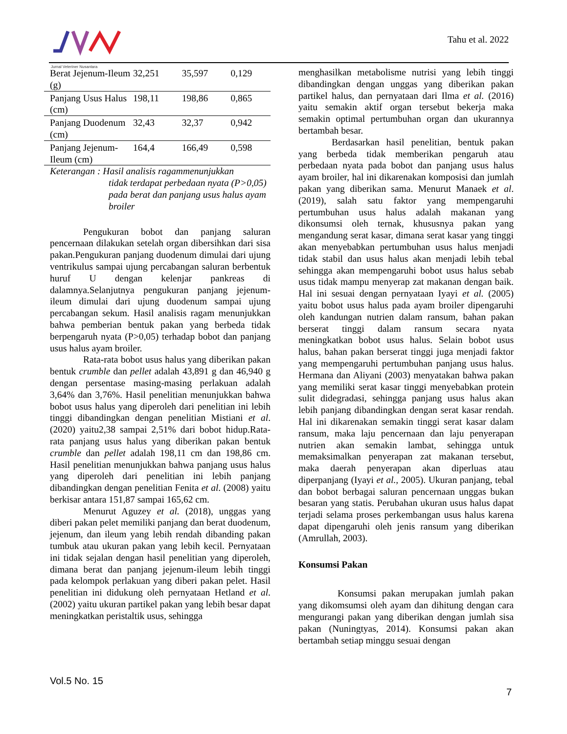Jurnal Veteriner Nusantara Tahu et al. 2022
| Berat Jejenum-Ileum (g) | 32,251 | 35,597 | 0,129 |
| Panjang Usus Halus (cm) | 198,11 | 198,86 | 0,865 |
| Panjang Duodenum (cm) | 32,43 | 32,37 | 0,942 |
| Panjang Jejenum-Ileum (cm) | 164,4 | 166,49 | 0,598 |
Keterangan : Hasil analisis ragammenunjukkan
tidak terdapat perbedaan nyata (P>0,05) pada berat dan panjang usus halus ayam broiler
Pengukuran bobot dan panjang saluran pencernaan dilakukan setelah organ dibersihkan dari sisa pakan.Pengukuran panjang duodenum dimulai dari ujung ventrikulus sampai ujung percabangan saluran berbentuk huruf U dengan kelenjar pankreas di dalamnya.Selanjutnya pengukuran panjang jejenum-ileum dimulai dari ujung duodenum sampai ujung percabangan sekum. Hasil analisis ragam menunjukkan bahwa pemberian bentuk pakan yang berbeda tidak berpengaruh nyata (P>0,05) terhadap bobot dan panjang usus halus ayam broiler.
Rata-rata bobot usus halus yang diberikan pakan bentuk crumble dan pellet adalah 43,891 g dan 46,940 g dengan persentase masing-masing perlakuan adalah 3,64% dan 3,76%. Hasil penelitian menunjukkan bahwa bobot usus halus yang diperoleh dari penelitian ini lebih tinggi dibandingkan dengan penelitian Mistiani et al. (2020) yaitu2,38 sampai 2,51% dari bobot hidup.Rata-rata panjang usus halus yang diberikan pakan bentuk crumble dan pellet adalah 198,11 cm dan 198,86 cm. Hasil penelitian menunjukkan bahwa panjang usus halus yang diperoleh dari penelitian ini lebih panjang dibandingkan dengan penelitian Fenita et al. (2008) yaitu berkisar antara 151,87 sampai 165,62 cm.
Menurut Aguzey et al. (2018), unggas yang diberi pakan pelet memiliki panjang dan berat duodenum, jejenum, dan ileum yang lebih rendah dibanding pakan tumbuk atau ukuran pakan yang lebih kecil. Pernyataan ini tidak sejalan dengan hasil penelitian yang diperoleh, dimana berat dan panjang jejenum-ileum lebih tinggi pada kelompok perlakuan yang diberi pakan pelet. Hasil penelitian ini didukung oleh pernyataan Hetland et al. (2002) yaitu ukuran partikel pakan yang lebih besar dapat meningkatkan peristaltik usus, sehingga
menghasilkan metabolisme nutrisi yang lebih tinggi dibandingkan dengan unggas yang diberikan pakan partikel halus, dan pernyataan dari Ilma et al. (2016) yaitu semakin aktif organ tersebut bekerja maka semakin optimal pertumbuhan organ dan ukurannya bertambah besar.
Berdasarkan hasil penelitian, bentuk pakan yang berbeda tidak memberikan pengaruh atau perbedaan nyata pada bobot dan panjang usus halus ayam broiler, hal ini dikarenakan komposisi dan jumlah pakan yang diberikan sama. Menurut Manaek et al. (2019), salah satu faktor yang mempengaruhi pertumbuhan usus halus adalah makanan yang dikonsumsi oleh ternak, khususnya pakan yang mengandung serat kasar, dimana serat kasar yang tinggi akan menyebabkan pertumbuhan usus halus menjadi tidak stabil dan usus halus akan menjadi lebih tebal sehingga akan mempengaruhi bobot usus halus sebab usus tidak mampu menyerap zat makanan dengan baik. Hal ini sesuai dengan pernyataan Iyayi et al. (2005) yaitu bobot usus halus pada ayam broiler dipengaruhi oleh kandungan nutrien dalam ransum, bahan pakan berserat tinggi dalam ransum secara nyata meningkatkan bobot usus halus. Selain bobot usus halus, bahan pakan berserat tinggi juga menjadi faktor yang mempengaruhi pertumbuhan panjang usus halus. Hermana dan Aliyani (2003) menyatakan bahwa pakan yang memiliki serat kasar tinggi menyebabkan protein sulit didegradasi, sehingga panjang usus halus akan lebih panjang dibandingkan dengan serat kasar rendah. Hal ini dikarenakan semakin tinggi serat kasar dalam ransum, maka laju pencernaan dan laju penyerapan nutrien akan semakin lambat, sehingga untuk memaksimalkan penyerapan zat makanan tersebut, maka daerah penyerapan akan diperluas atau diperpanjang (Iyayi et al., 2005). Ukuran panjang, tebal dan bobot berbagai saluran pencernaan unggas bukan besaran yang statis. Perubahan ukuran usus halus dapat terjadi selama proses perkembangan usus halus karena dapat dipengaruhi oleh jenis ransum yang diberikan (Amrullah, 2003).
Konsumsi Pakan
Konsumsi pakan merupakan jumlah pakan yang dikomsumsi oleh ayam dan dihitung dengan cara mengurangi pakan yang diberikan dengan jumlah sisa pakan (Nuningtyas, 2014). Konsumsi pakan akan bertambah setiap minggu sesuai dengan
Vol.5 No. 15
7